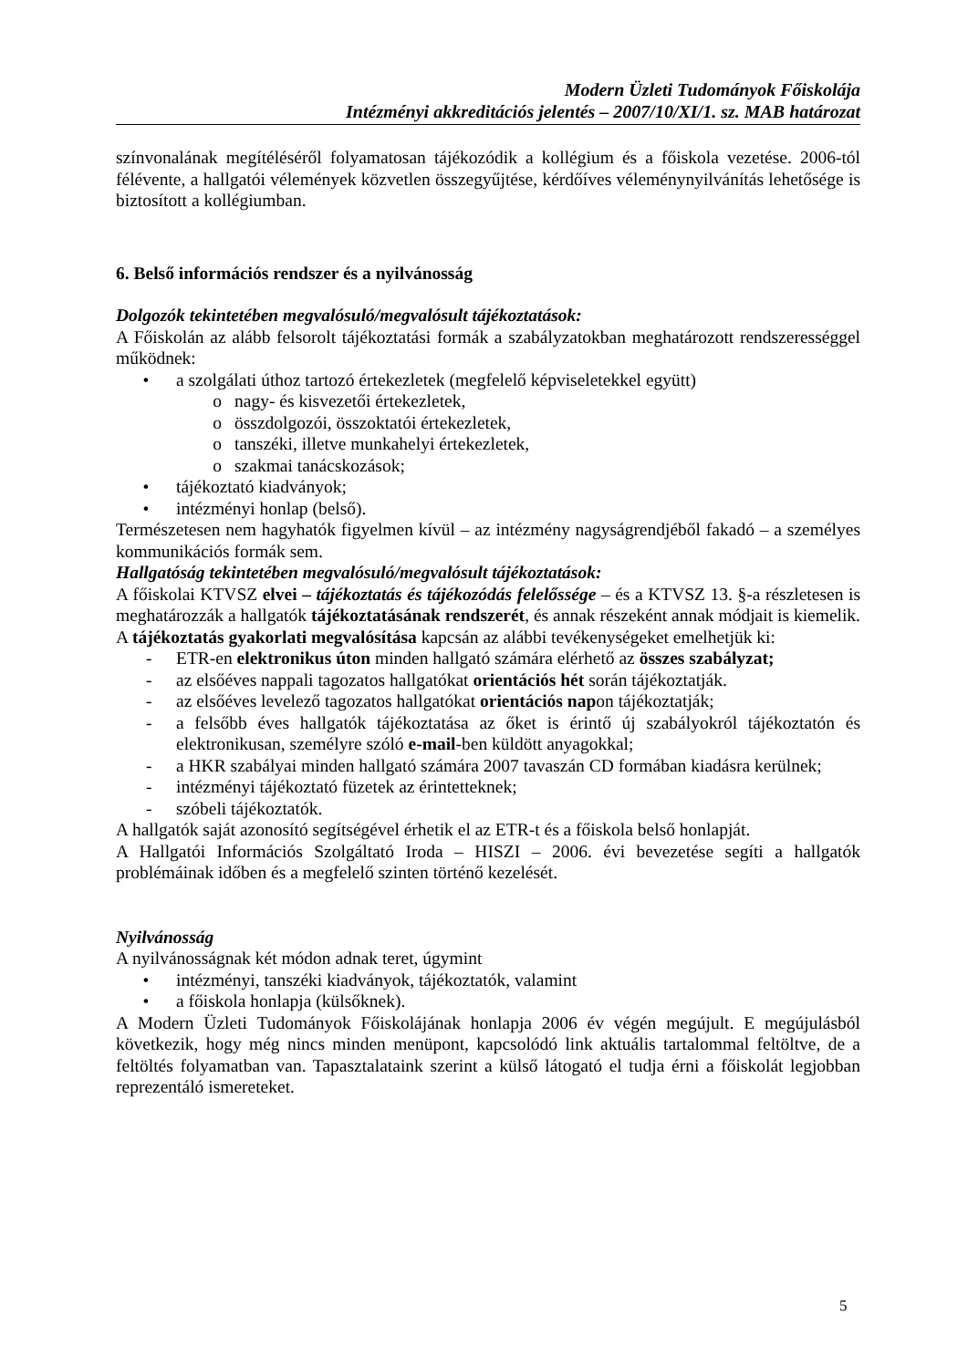Modern Üzleti Tudományok Főiskolája
Intézményi akkreditációs jelentés – 2007/10/XI/1. sz. MAB határozat
színvonalának megítéléséről folyamatosan tájékozódik a kollégium és a főiskola vezetése. 2006-tól félévente, a hallgatói vélemények közvetlen összegyűjtése, kérdőíves véleménynyilvánítás lehetősége is biztosított a kollégiumban.
6. Belső információs rendszer és a nyilvánosság
Dolgozók tekintetében megvalósuló/megvalósult tájékoztatások:
A Főiskolán az alább felsorolt tájékoztatási formák a szabályzatokban meghatározott rendszerességgel működnek:
• a szolgálati úthoz tartozó értekezletek (megfelelő képviseletekkel együtt)
o nagy- és kisvezetői értekezletek,
o összdolgozói, összoktatói értekezletek,
o tanszéki, illetve munkahelyi értekezletek,
o szakmai tanácskozások;
• tájékoztató kiadványok;
• intézményi honlap (belső).
Természetesen nem hagyhatók figyelmen kívül – az intézmény nagyságrendjéből fakadó – a személyes kommunikációs formák sem.
Hallgatóság tekintetében megvalósuló/megvalósult tájékoztatások:
A főiskolai KTVSZ elvei – tájékoztatás és tájékozódás felelőssége – és a KTVSZ 13. §-a részletesen is meghatározzák a hallgatók tájékoztatásának rendszerét, és annak részeként annak módjait is kiemelik. A tájékoztatás gyakorlati megvalósítása kapcsán az alábbi tevékenységeket emelhetjük ki:
- ETR-en elektronikus úton minden hallgató számára elérhető az összes szabályzat;
- az elsőéves nappali tagozatos hallgatókat orientációs hét során tájékoztatják.
- az elsőéves levelező tagozatos hallgatókat orientációs napon tájékoztatják;
- a felsőbb éves hallgatók tájékoztatása az őket is érintő új szabályokról tájékoztatón és elektronikusan, személyre szóló e-mail-ben küldött anyagokkal;
- a HKR szabályai minden hallgató számára 2007 tavaszán CD formában kiadásra kerülnek;
- intézményi tájékoztató füzetek az érintetteknek;
- szóbeli tájékoztatók.
A hallgatók saját azonosító segítségével érhetik el az ETR-t és a főiskola belső honlapját.
A Hallgatói Információs Szolgáltató Iroda – HISZI – 2006. évi bevezetése segíti a hallgatók problémáinak időben és a megfelelő szinten történő kezelését.
Nyilvánosság
A nyilvánosságnak két módon adnak teret, úgymint
• intézményi, tanszéki kiadványok, tájékoztatók, valamint
• a főiskola honlapja (külsőknek).
A Modern Üzleti Tudományok Főiskolájának honlapja 2006 év végén megújult. E megújulásból következik, hogy még nincs minden menüpont, kapcsolódó link aktuális tartalommal feltöltve, de a feltöltés folyamatban van. Tapasztalataink szerint a külső látogató el tudja érni a főiskolát legjobban reprezentáló ismereteket.
5